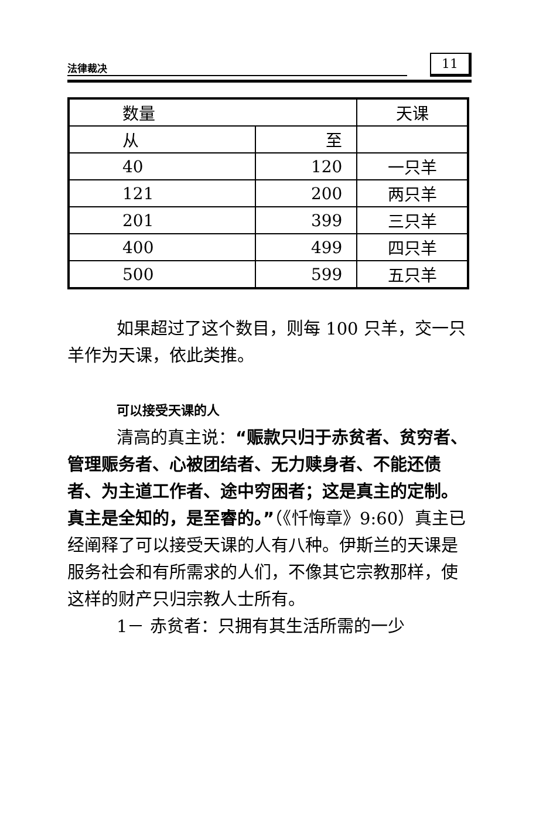法律裁决 11
| 数量 | | 天课 |
| --- | --- | --- |
| 从 | 至 | |
| 40 | 120 | 一只羊 |
| 121 | 200 | 两只羊 |
| 201 | 399 | 三只羊 |
| 400 | 499 | 四只羊 |
| 500 | 599 | 五只羊 |
如果超过了这个数目，则每 100 只羊，交一只羊作为天课，依此类推。
可以接受天课的人
清高的真主说：“赈款只归于赤贫者、贫穷者、管理赈务者、心被团结者、无力赎身者、不能还债者、为主道工作者、途中穷困者；这是真主的定制。真主是全知的，是至睿的。”（《忏悔章》9:60）真主已经阐释了可以接受天课的人有八种。伊斯兰的天课是服务社会和有所需求的人们，不像其它宗教那样，使这样的财产只归宗教人士所有。
1－ 赤贫者：只拥有其生活所需的一少